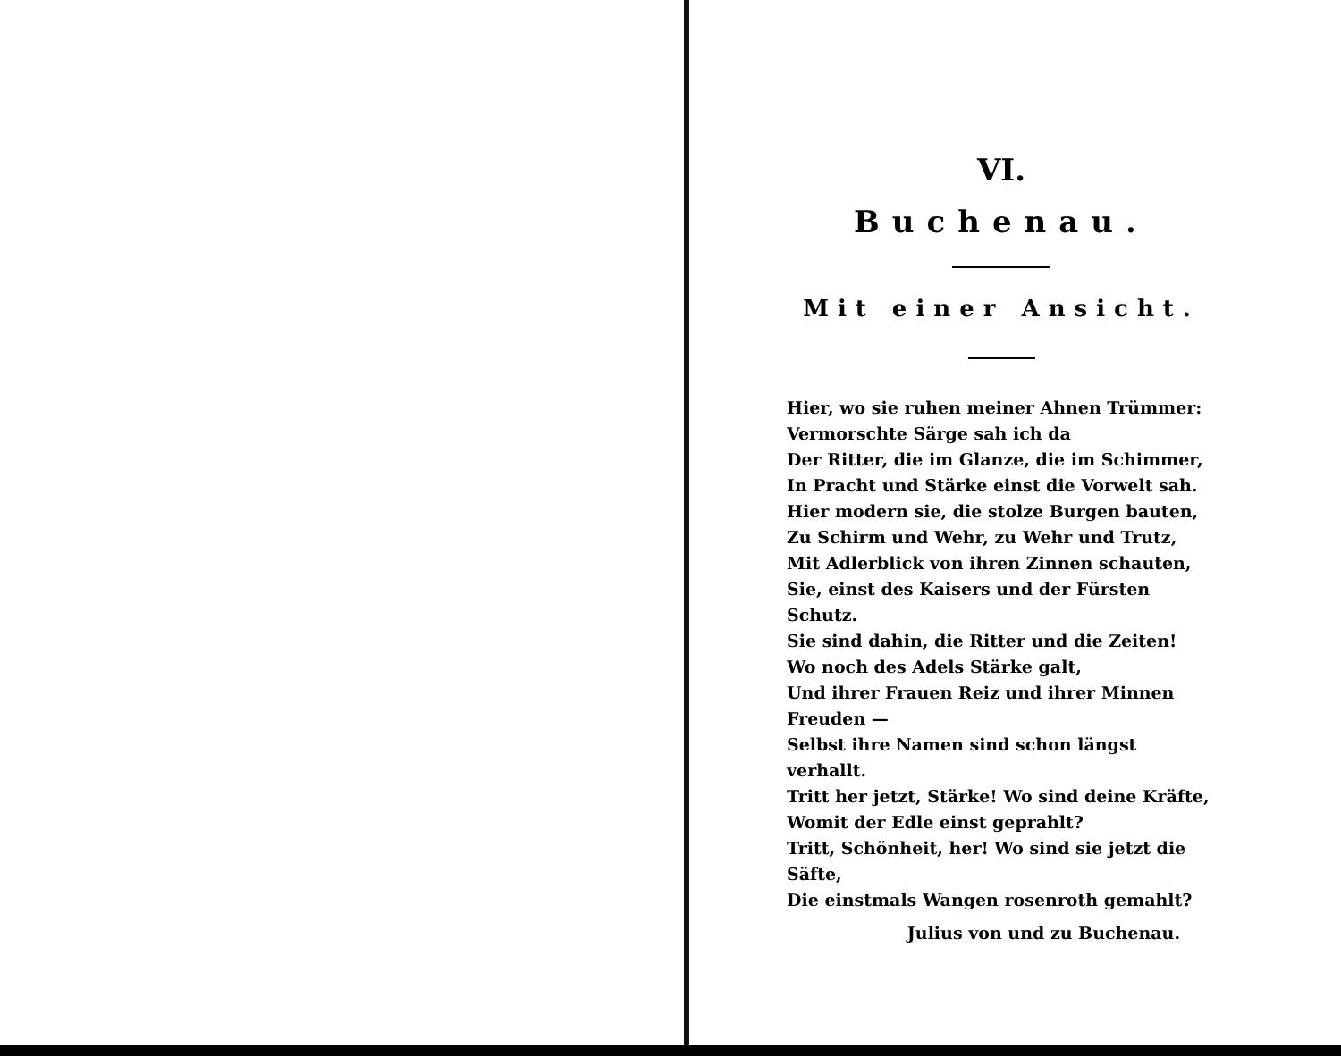VI.
Buchenau.
Mit einer Ansicht.
Hier, wo sie ruhen meiner Ahnen Trümmer:
Vermorschte Särge sah ich da
Der Ritter, die im Glanze, die im Schimmer,
In Pracht und Stärke einst die Vorwelt sah.
Hier modern sie, die stolze Burgen bauten,
Zu Schirm und Wehr, zu Wehr und Trutz,
Mit Adlerblick von ihren Zinnen schauten,
Sie, einst des Kaisers und der Fürsten Schutz.
Sie sind dahin, die Ritter und die Zeiten!
Wo noch des Adels Stärke galt,
Und ihrer Frauen Reiz und ihrer Minnen Freuden —
Selbst ihre Namen sind schon längst verhallt.
Tritt her jetzt, Stärke! Wo sind deine Kräfte,
Womit der Edle einst geprahlt?
Tritt, Schönheit, her! Wo sind sie jetzt die Säfte,
Die einstmals Wangen rosenroth gemahlt?
Julius von und zu Buchenau.